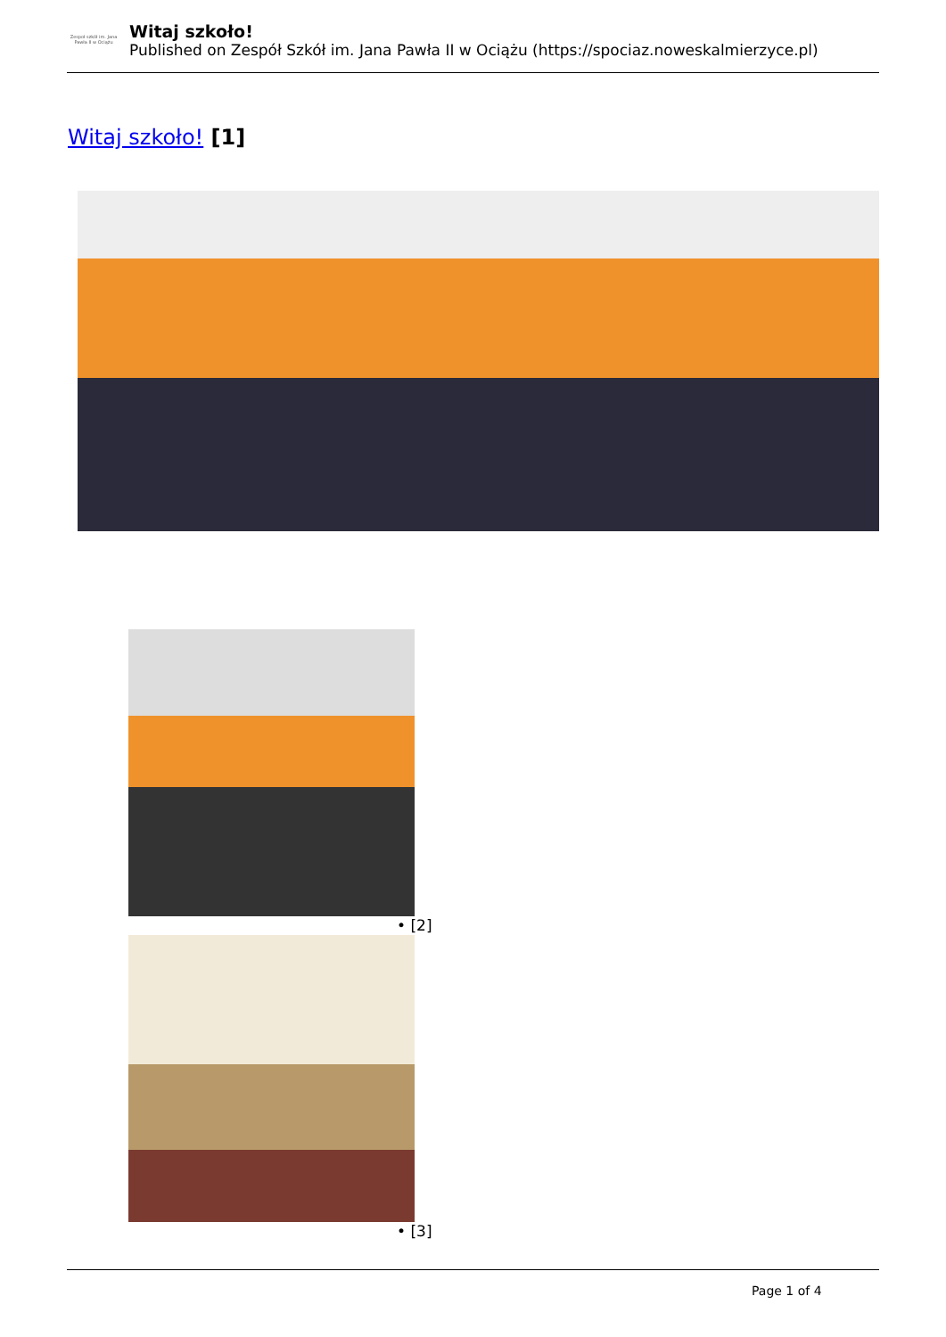Zespoł szkół im. Jana Pawła II w Ociążu
Witaj szkoło!
Published on Zespół Szkół im. Jana Pawła II w Ociążu (https://spociaz.noweskalmierzyce.pl)
Witaj szkoło! [1]
• [2]
• [3]
Page 1 of 4